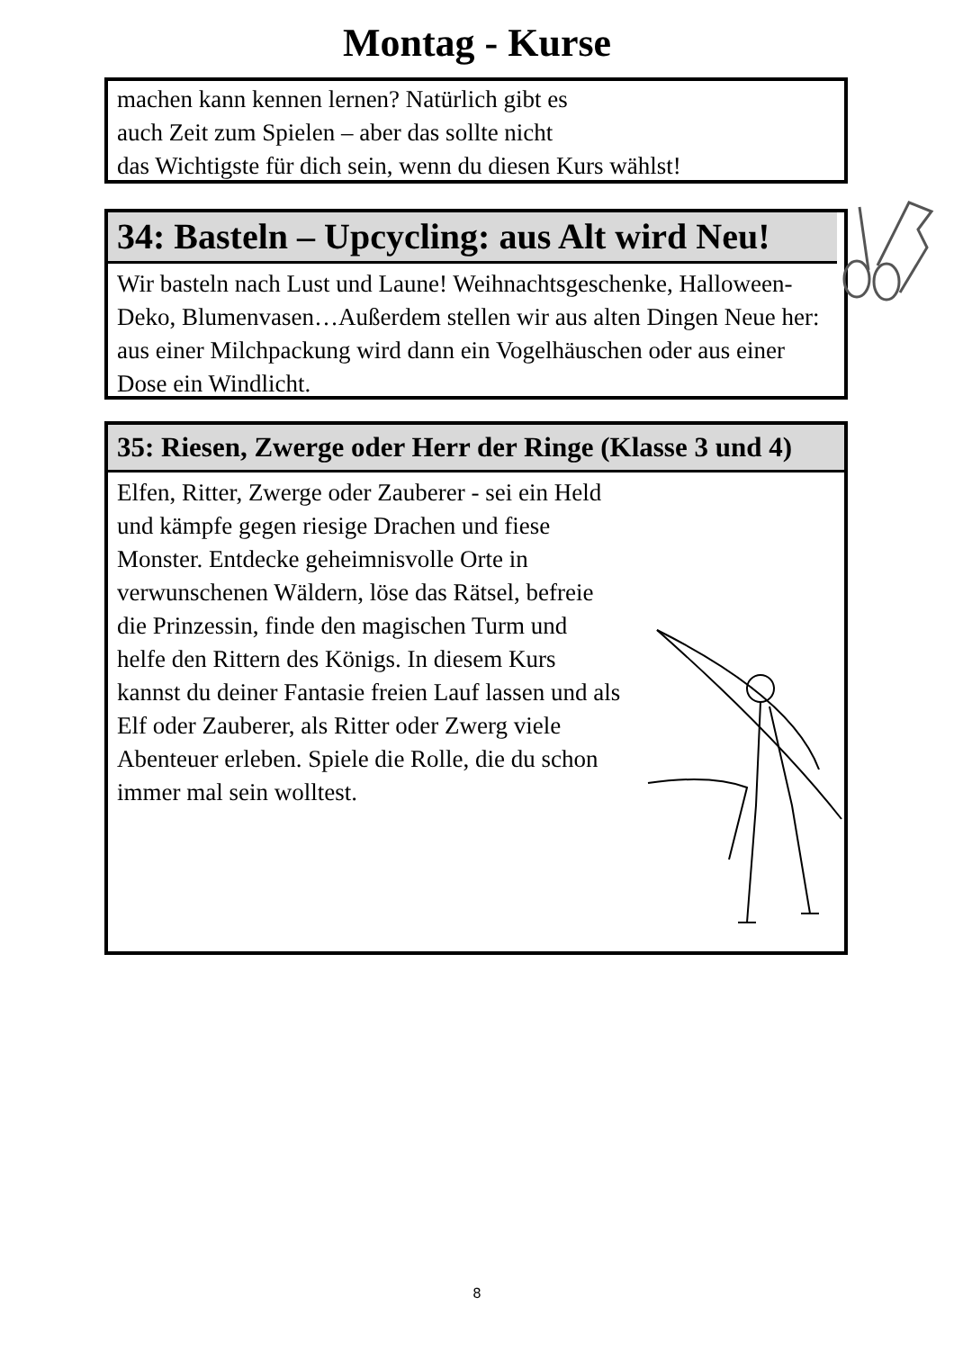Montag - Kurse
machen kann kennen lernen? Natürlich gibt es
auch Zeit zum Spielen – aber das sollte nicht
das Wichtigste für dich sein, wenn du diesen Kurs wählst!
34: Basteln – Upcycling: aus Alt wird Neu!
Wir basteln nach Lust und Laune! Weihnachtsgeschenke, Halloween-Deko, Blumenvasen…Außerdem stellen wir aus alten Dingen Neue her: aus einer Milchpackung wird dann ein Vogelhäuschen oder aus einer Dose ein Windlicht.
35: Riesen, Zwerge oder Herr der Ringe (Klasse 3 und 4)
Elfen, Ritter, Zwerge oder Zauberer - sei ein Held und kämpfe gegen riesige Drachen und fiese Monster. Entdecke geheimnisvolle Orte in verwunschenen Wäldern, löse das Rätsel, befreie die Prinzessin, finde den magischen Turm und helfe den Rittern des Königs. In diesem Kurs kannst du deiner Fantasie freien Lauf lassen und als Elf oder Zauberer, als Ritter oder Zwerg viele Abenteuer erleben. Spiele die Rolle, die du schon immer mal sein wolltest.
8